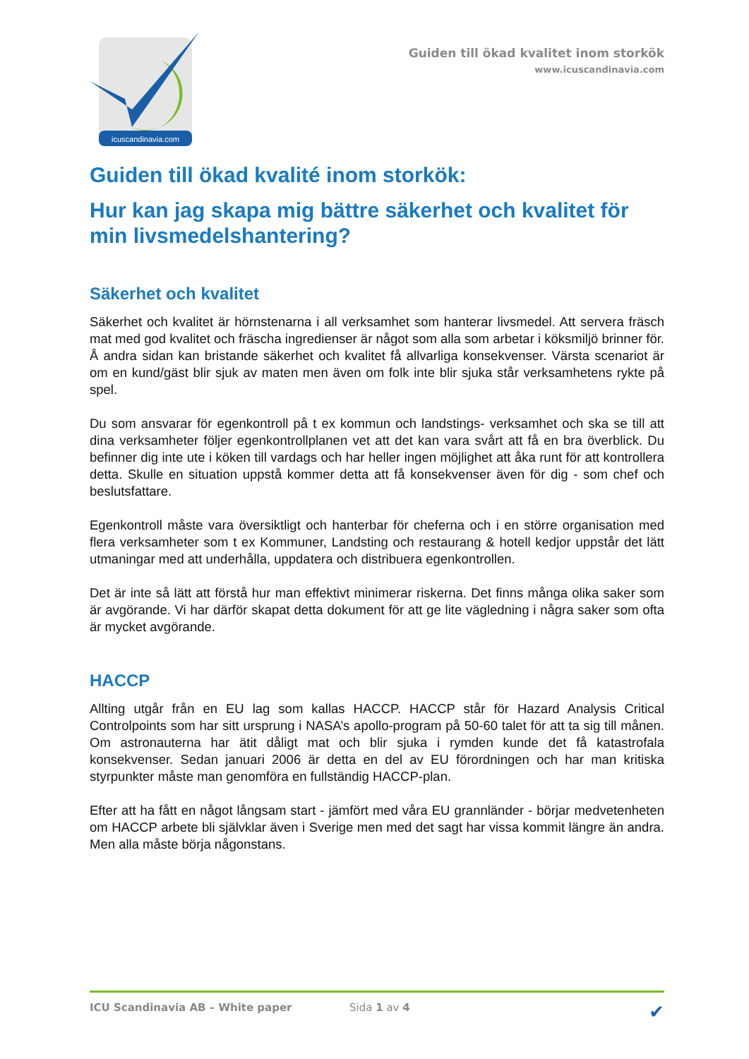icuscandinavia.com
Guiden till ökad kvalitet inom storkök
www.icuscandinavia.com
Guiden till ökad kvalité inom storkök:
Hur kan jag skapa mig bättre säkerhet och kvalitet för min livsmedelshantering?
Säkerhet och kvalitet
Säkerhet och kvalitet är hörnstenarna i all verksamhet som hanterar livsmedel. Att servera fräsch mat med god kvalitet och fräscha ingredienser är något som alla som arbetar i köksmiljö brinner för. Å andra sidan kan bristande säkerhet och kvalitet få allvarliga konsekvenser. Värsta scenariot är om en kund/gäst blir sjuk av maten men även om folk inte blir sjuka står verksamhetens rykte på spel.
Du som ansvarar för egenkontroll på t ex kommun och landstings- verksamhet och ska se till att dina verksamheter följer egenkontrollplanen vet att det kan vara svårt att få en bra överblick. Du befinner dig inte ute i köken till vardags och har heller ingen möjlighet att åka runt för att kontrollera detta. Skulle en situation uppstå kommer detta att få konsekvenser även för dig - som chef och beslutsfattare.
Egenkontroll måste vara översiktligt och hanterbar för cheferna och i en större organisation med flera verksamheter som t ex Kommuner, Landsting och restaurang & hotell kedjor uppstår det lätt utmaningar med att underhålla, uppdatera och distribuera egenkontrollen.
Det är inte så lätt att förstå hur man effektivt minimerar riskerna. Det finns många olika saker som är avgörande. Vi har därför skapat detta dokument för att ge lite vägledning i några saker som ofta är mycket avgörande.
HACCP
Allting utgår från en EU lag som kallas HACCP. HACCP står för Hazard Analysis Critical Controlpoints som har sitt ursprung i NASA’s apollo-program på 50-60 talet för att ta sig till månen. Om astronauterna har ätit dåligt mat och blir sjuka i rymden kunde det få katastrofala konsekvenser. Sedan januari 2006 är detta en del av EU förordningen och har man kritiska styrpunkter måste man genomföra en fullständig HACCP-plan.
Efter att ha fått en något långsam start - jämfört med våra EU grannländer - börjar medvetenheten om HACCP arbete bli självklar även i Sverige men med det sagt har vissa kommit längre än andra. Men alla måste börja någonstans.
ICU Scandinavia AB – White paper Sida 1 av 4 ✔